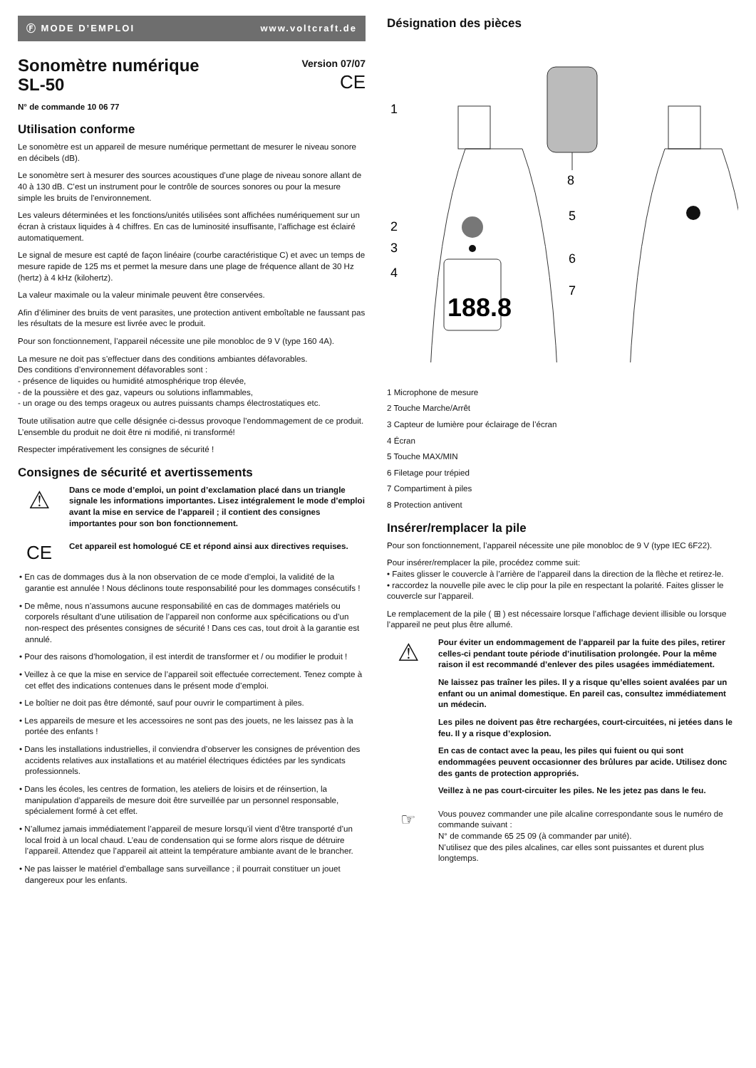Ⓕ MODE D’EMPLOI www.voltcraft.de
Sonomètre numérique
SL-50
Version 07/07
CE
N° de commande 10 06 77
Utilisation conforme
Le sonomètre est un appareil de mesure numérique permettant de mesurer le niveau sonore en décibels (dB).
Le sonomètre sert à mesurer des sources acoustiques d’une plage de niveau sonore allant de 40 à 130 dB. C’est un instrument pour le contrôle de sources sonores ou pour la mesure simple les bruits de l’environnement.
Les valeurs déterminées et les fonctions/unités utilisées sont affichées numériquement sur un écran à cristaux liquides à 4 chiffres. En cas de luminosité insuffisante, l’affichage est éclairé automatiquement.
Le signal de mesure est capté de façon linéaire (courbe caractéristique C) et avec un temps de mesure rapide de 125 ms et permet la mesure dans une plage de fréquence allant de 30 Hz (hertz) à 4 kHz (kilohertz).
La valeur maximale ou la valeur minimale peuvent être conservées.
Afin d’éliminer des bruits de vent parasites, une protection antivent emboîtable ne faussant pas les résultats de la mesure est livrée avec le produit.
Pour son fonctionnement, l’appareil nécessite une pile monobloc de 9 V (type 160 4A).
La mesure ne doit pas s’effectuer dans des conditions ambiantes défavorables.
Des conditions d’environnement défavorables sont :
- présence de liquides ou humidité atmosphérique trop élevée,
- de la poussière et des gaz, vapeurs ou solutions inflammables,
- un orage ou des temps orageux ou autres puissants champs électrostatiques etc.
Toute utilisation autre que celle désignée ci-dessus provoque l’endommagement de ce produit.
L’ensemble du produit ne doit être ni modifié, ni transformé!
Respecter impérativement les consignes de sécurité !
Consignes de sécurité et avertissements
⚠
Dans ce mode d’emploi, un point d’exclamation placé dans un triangle signale les informations importantes. Lisez intégralement le mode d’emploi avant la mise en service de l’appareil ; il contient des consignes importantes pour son bon fonctionnement.
CE
Cet appareil est homologué CE et répond ainsi aux directives requises.
• En cas de dommages dus à la non observation de ce mode d’emploi, la validité de la garantie est annulée ! Nous déclinons toute responsabilité pour les dommages consécutifs !
• De même, nous n’assumons aucune responsabilité en cas de dommages matériels ou corporels résultant d’une utilisation de l’appareil non conforme aux spécifications ou d’un non-respect des présentes consignes de sécurité ! Dans ces cas, tout droit à la garantie est annulé.
• Pour des raisons d’homologation, il est interdit de transformer et / ou modifier le produit !
• Veillez à ce que la mise en service de l’appareil soit effectuée correctement. Tenez compte à cet effet des indications contenues dans le présent mode d’emploi.
• Le boîtier ne doit pas être démonté, sauf pour ouvrir le compartiment à piles.
• Les appareils de mesure et les accessoires ne sont pas des jouets, ne les laissez pas à la portée des enfants !
• Dans les installations industrielles, il conviendra d’observer les consignes de prévention des accidents relatives aux installations et au matériel électriques édictées par les syndicats professionnels.
• Dans les écoles, les centres de formation, les ateliers de loisirs et de réinsertion, la manipulation d’appareils de mesure doit être surveillée par un personnel responsable, spécialement formé à cet effet.
• N’allumez jamais immédiatement l’appareil de mesure lorsqu’il vient d’être transporté d’un local froid à un local chaud. L’eau de condensation qui se forme alors risque de détruire l’appareil. Attendez que l’appareil ait atteint la température ambiante avant de le brancher.
• Ne pas laisser le matériel d’emballage sans surveillance ; il pourrait constituer un jouet dangereux pour les enfants.
Désignation des pièces
8
188.8
1
2
3
4
5
6
7
1 Microphone de mesure
2 Touche Marche/Arrêt
3 Capteur de lumière pour éclairage de l’écran
4 Écran
5 Touche MAX/MIN
6 Filetage pour trépied
7 Compartiment à piles
8 Protection antivent
Insérer/remplacer la pile
Pour son fonctionnement, l’appareil nécessite une pile monobloc de 9 V (type IEC 6F22).
Pour insérer/remplacer la pile, procédez comme suit:
• Faites glisser le couvercle à l’arrière de l’appareil dans la direction de la flèche et retirez-le.
• raccordez la nouvelle pile avec le clip pour la pile en respectant la polarité. Faites glisser le couvercle sur l’appareil.
Le remplacement de la pile ( ⊞ ) est nécessaire lorsque l’affichage devient illisible ou lorsque l’appareil ne peut plus être allumé.
⚠
Pour éviter un endommagement de l’appareil par la fuite des piles, retirer celles-ci pendant toute période d’inutilisation prolongée. Pour la même raison il est recommandé d’enlever des piles usagées immédiatement.
Ne laissez pas traîner les piles. Il y a risque qu’elles soient avalées par un enfant ou un animal domestique. En pareil cas, consultez immédiatement un médecin.
Les piles ne doivent pas être rechargées, court-circuitées, ni jetées dans le feu. Il y a risque d’explosion.
En cas de contact avec la peau, les piles qui fuient ou qui sont endommagées peuvent occasionner des brûlures par acide. Utilisez donc des gants de protection appropriés.
Veillez à ne pas court-circuiter les piles. Ne les jetez pas dans le feu.
☞
Vous pouvez commander une pile alcaline correspondante sous le numéro de commande suivant :
N° de commande 65 25 09 (à commander par unité).
N’utilisez que des piles alcalines, car elles sont puissantes et durent plus longtemps.